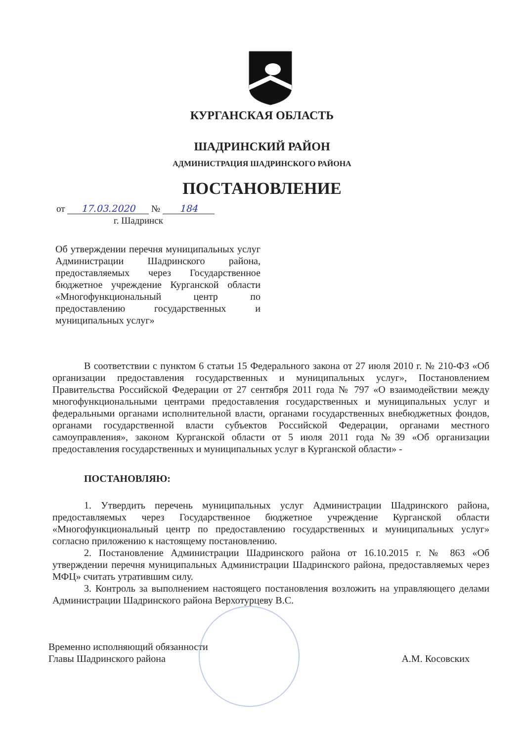КУРГАНСКАЯ ОБЛАСТЬ
ШАДРИНСКИЙ РАЙОН
АДМИНИСТРАЦИЯ ШАДРИНСКОГО РАЙОНА
ПОСТАНОВЛЕНИЕ
от 17.03.2020 № 184
г. Шадринск
Об утверждении перечня муниципальных услуг Администрации Шадринского района, предоставляемых через Государственное бюджетное учреждение Курганской области «Многофункциональный центр по предоставлению государственных и муниципальных услуг»
В соответствии с пунктом 6 статьи 15 Федерального закона от 27 июля 2010 г. № 210-ФЗ «Об организации предоставления государственных и муниципальных услуг», Постановлением Правительства Российской Федерации от 27 сентября 2011 года № 797 «О взаимодействии между многофункциональными центрами предоставления государственных и муниципальных услуг и федеральными органами исполнительной власти, органами государственных внебюджетных фондов, органами государственной власти субъектов Российской Федерации, органами местного самоуправления», законом Курганской области от 5 июля 2011 года №39 «Об организации предоставления государственных и муниципальных услуг в Курганской области» -
ПОСТАНОВЛЯЮ:
1. Утвердить перечень муниципальных услуг Администрации Шадринского района, предоставляемых через Государственное бюджетное учреждение Курганской области «Многофункциональный центр по предоставлению государственных и муниципальных услуг» согласно приложению к настоящему постановлению.
2. Постановление Администрации Шадринского района от 16.10.2015 г. № 863 «Об утверждении перечня муниципальных Администрации Шадринского района, предоставляемых через МФЦ» считать утратившим силу.
3. Контроль за выполнением настоящего постановления возложить на управляющего делами Администрации Шадринского района Верхотурцеву В.С.
Временно исполняющий обязанности
Главы Шадринского района
А.М. Косовских